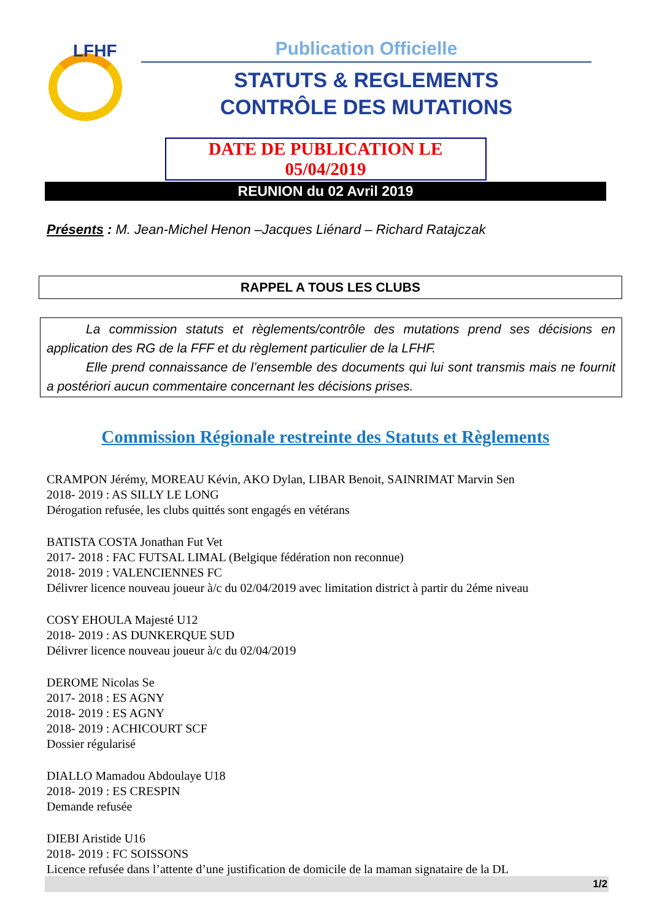LFHF
Publication Officielle
STATUTS & REGLEMENTS
CONTRÔLE DES MUTATIONS
DATE DE PUBLICATION LE 05/04/2019
REUNION du 02 Avril 2019
Présents : M. Jean-Michel Henon –Jacques Liénard – Richard Ratajczak
RAPPEL A TOUS LES CLUBS
La commission statuts et règlements/contrôle des mutations prend ses décisions en application des RG de la FFF et du règlement particulier de la LFHF.
Elle prend connaissance de l’ensemble des documents qui lui sont transmis mais ne fournit a postériori aucun commentaire concernant les décisions prises.
Commission Régionale restreinte des Statuts et Règlements
CRAMPON Jérémy, MOREAU Kévin, AKO Dylan, LIBAR Benoit, SAINRIMAT Marvin Sen
2018- 2019 : AS SILLY LE LONG
Dérogation refusée, les clubs quittés sont engagés en vétérans
BATISTA COSTA Jonathan Fut Vet
2017- 2018 : FAC FUTSAL LIMAL (Belgique fédération non reconnue)
2018- 2019 : VALENCIENNES FC
Délivrer licence nouveau joueur à/c du 02/04/2019 avec limitation district à partir du 2éme niveau
COSY EHOULA Majesté U12
2018- 2019 : AS DUNKERQUE SUD
Délivrer licence nouveau joueur à/c du 02/04/2019
DEROME Nicolas Se
2017- 2018 : ES AGNY
2018- 2019 : ES AGNY
2018- 2019 : ACHICOURT SCF
Dossier régularisé
DIALLO Mamadou Abdoulaye U18
2018- 2019 : ES CRESPIN
Demande refusée
DIEBI Aristide U16
2018- 2019 : FC SOISSONS
Licence refusée dans l’attente d’une justification de domicile de la maman signataire de la DL
1/2